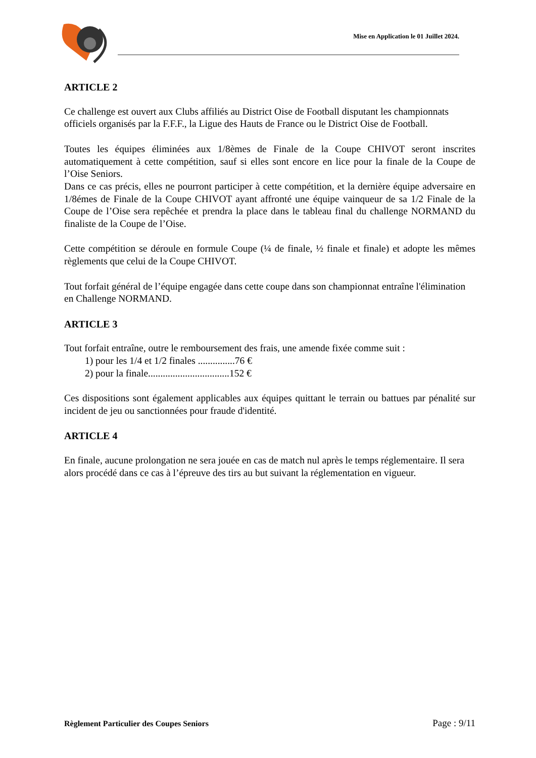Mise en Application le 01 Juillet 2024.
ARTICLE 2
Ce challenge est ouvert aux Clubs affiliés au District Oise de Football disputant les championnats officiels organisés par la F.F.F., la Ligue des Hauts de France ou le District Oise de Football.
Toutes les équipes éliminées aux 1/8èmes de Finale de la Coupe CHIVOT seront inscrites automatiquement à cette compétition, sauf si elles sont encore en lice pour la finale de la Coupe de l’Oise Seniors.
Dans ce cas précis, elles ne pourront participer à cette compétition, et la dernière équipe adversaire en 1/8émes de Finale de la Coupe CHIVOT ayant affronté une équipe vainqueur de sa 1/2 Finale de la Coupe de l’Oise sera repêchée et prendra la place dans le tableau final du challenge NORMAND du finaliste de la Coupe de l’Oise.
Cette compétition se déroule en formule Coupe (¼ de finale, ½ finale et finale) et adopte les mêmes règlements que celui de la Coupe CHIVOT.
Tout forfait général de l’équipe engagée dans cette coupe dans son championnat entraîne l'élimination en Challenge NORMAND.
ARTICLE 3
Tout forfait entraîne, outre le remboursement des frais, une amende fixée comme suit :
1) pour les 1/4 et 1/2 finales ...............76 €
2) pour la finale.................................152 €
Ces dispositions sont également applicables aux équipes quittant le terrain ou battues par pénalité sur incident de jeu ou sanctionnées pour fraude d'identité.
ARTICLE 4
En finale, aucune prolongation ne sera jouée en cas de match nul après le temps réglementaire. Il sera alors procédé dans ce cas à l’épreuve des tirs au but suivant la réglementation en vigueur.
Règlement Particulier des Coupes Seniors Page : 9/11